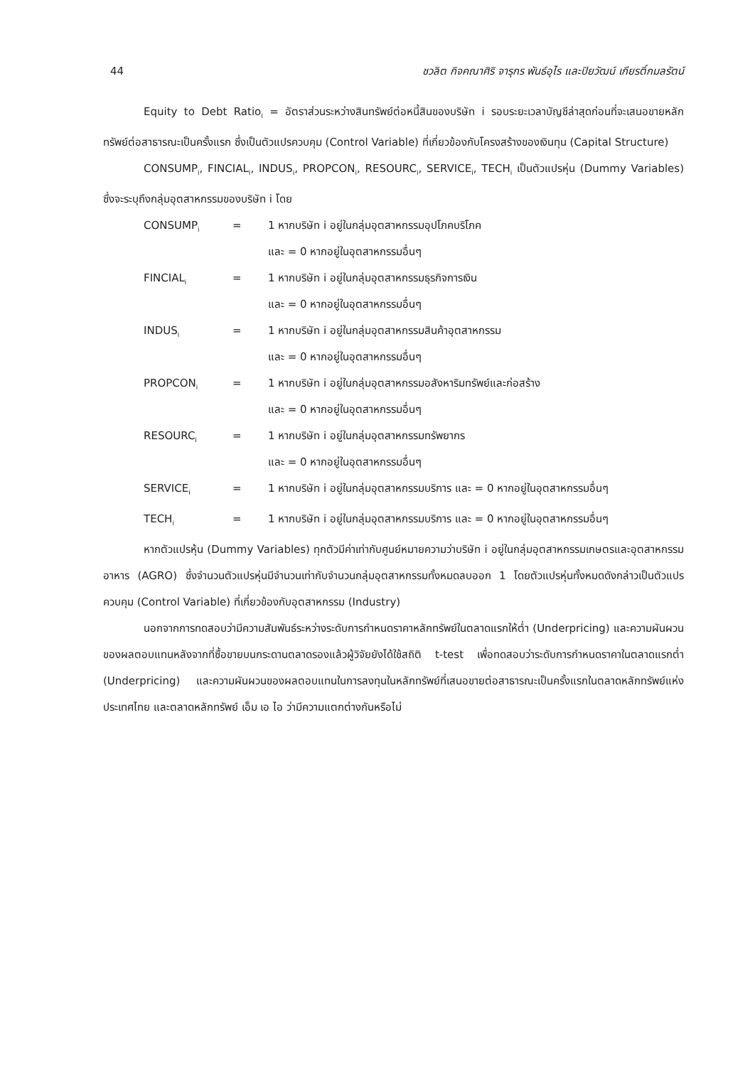44 ชวลิต กิจคณาศิริ จารุกร พันธ์อุไร และปิยวัฒน์ เกียรติ์กมลรัตน์
Equity to Debt Ratio<sub>i</sub> = อัตราส่วนระหว่างสินทรัพย์ต่อหนี้สินของบริษัท i รอบระยะเวลาบัญชีล่าสุดก่อนที่จะเสนอขายหลักทรัพย์ต่อสาธารณะเป็นครั้งแรก ซึ่งเป็นตัวแปรควบคุม (Control Variable) ที่เกี่ยวข้องกับโครงสร้างของเงินทุน (Capital Structure)
CONSUMP<sub>i</sub>, FINCIAL<sub>i</sub>, INDUS<sub>i</sub>, PROPCON<sub>i</sub>, RESOURC<sub>i</sub>, SERVICE<sub>i</sub>, TECH<sub>i</sub> เป็นตัวแปรหุ่น (Dummy Variables) ซึ่งจะระบุถึงกลุ่มอุตสาหกรรมของบริษัท i โดย
CONSUMP<sub>i</sub> = 1 หากบริษัท i อยู่ในกลุ่มอุตสาหกรรมอุปโภคบริโภค
และ = 0 หากอยู่ในอุตสาหกรรมอื่นๆ
FINCIAL<sub>i</sub> = 1 หากบริษัท i อยู่ในกลุ่มอุตสาหกรรมธุรกิจการเงิน
และ = 0 หากอยู่ในอุตสาหกรรมอื่นๆ
INDUS<sub>i</sub> = 1 หากบริษัท i อยู่ในกลุ่มอุตสาหกรรมสินค้าอุตสาหกรรม
และ = 0 หากอยู่ในอุตสาหกรรมอื่นๆ
PROPCON<sub>i</sub> = 1 หากบริษัท i อยู่ในกลุ่มอุตสาหกรรมอสังหาริมทรัพย์และก่อสร้าง
และ = 0 หากอยู่ในอุตสาหกรรมอื่นๆ
RESOURC<sub>i</sub> = 1 หากบริษัท i อยู่ในกลุ่มอุตสาหกรรมทรัพยากร
และ = 0 หากอยู่ในอุตสาหกรรมอื่นๆ
SERVICE<sub>i</sub> = 1 หากบริษัท i อยู่ในกลุ่มอุตสาหกรรมบริการ และ = 0 หากอยู่ในอุตสาหกรรมอื่นๆ
TECH<sub>i</sub> = 1 หากบริษัท i อยู่ในกลุ่มอุตสาหกรรมบริการ และ = 0 หากอยู่ในอุตสาหกรรมอื่นๆ
หากตัวแปรหุ้น (Dummy Variables) ทุกตัวมีค่าเท่ากับศูนย์หมายความว่าบริษัท i อยู่ในกลุ่มอุตสาหกรรมเกษตรและอุตสาหกรรมอาหาร (AGRO) ซึ่งจำนวนตัวแปรหุ่นมีจำนวนเท่ากับจำนวนกลุ่มอุตสาหกรรมทั้งหมดลบออก 1 โดยตัวแปรหุ่นทั้งหมดดังกล่าวเป็นตัวแปรควบคุม (Control Variable) ที่เกี่ยวข้องกับอุตสาหกรรม (Industry)
นอกจากการทดสอบว่ามีความสัมพันธ์ระหว่างระดับการกำหนดราคาหลักทรัพย์ในตลาดแรกให้ต่ำ (Underpricing) และความผันผวนของผลตอบแทนหลังจากที่ซื้อขายบนกระดานตลาดรองแล้วผู้วิจัยยังได้ใช้สถิติ t-test เพื่อทดสอบว่าระดับการกำหนดราคาในตลาดแรกต่ำ (Underpricing) และความผันผวนของผลตอบแทนในการลงทุนในหลักทรัพย์ที่เสนอขายต่อสาธารณะเป็นครั้งแรกในตลาดหลักทรัพย์แห่งประเทศไทย และตลาดหลักทรัพย์ เอ็ม เอ ไอ ว่ามีความแตกต่างกันหรือไม่